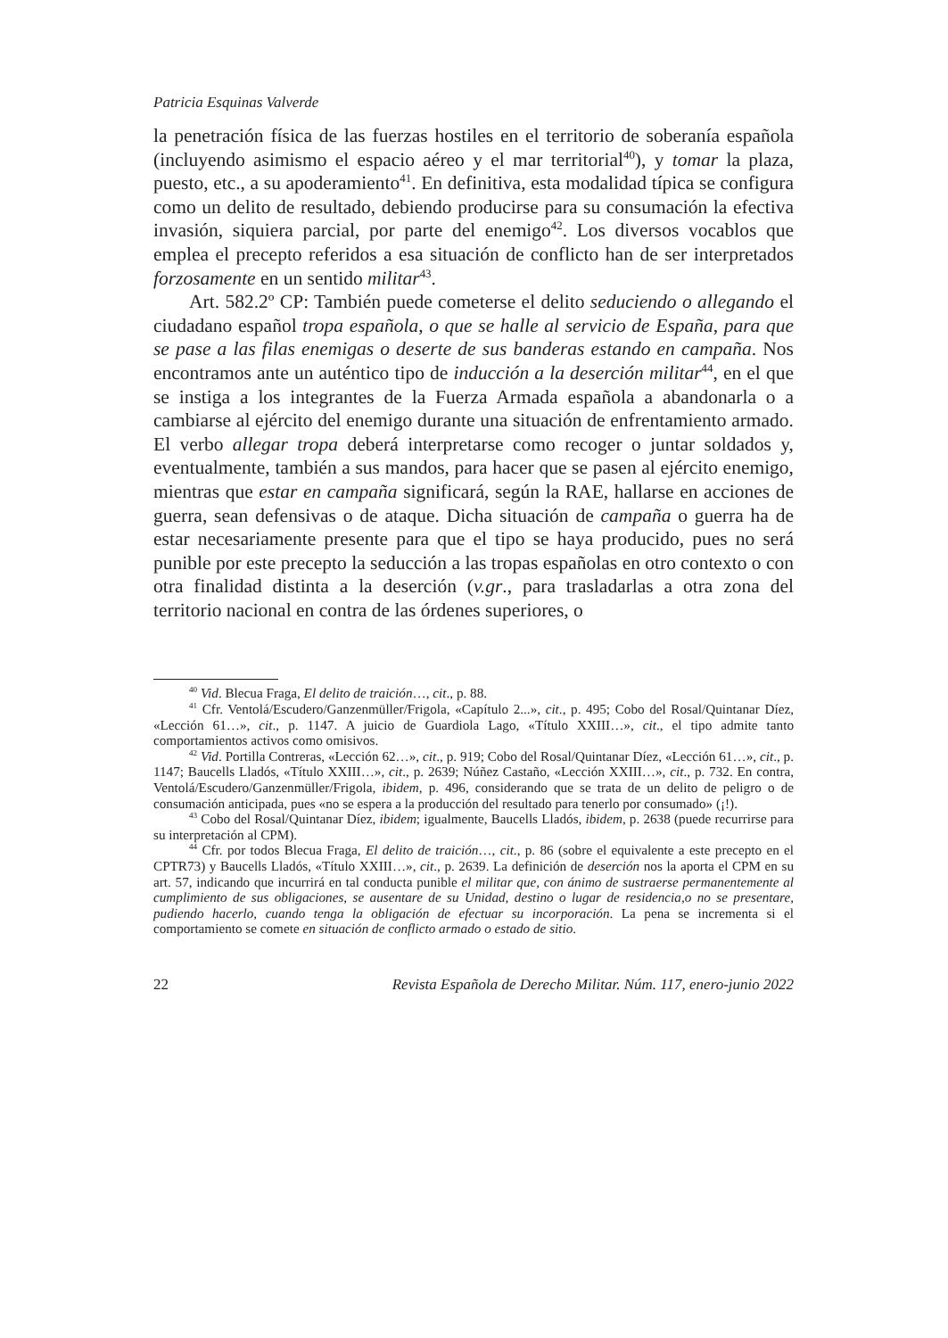Patricia Esquinas Valverde
la penetración física de las fuerzas hostiles en el territorio de soberanía española (incluyendo asimismo el espacio aéreo y el mar territorial<sup>40</sup>), y tomar la plaza, puesto, etc., a su apoderamiento<sup>41</sup>. En definitiva, esta modalidad típica se configura como un delito de resultado, debiendo producirse para su consumación la efectiva invasión, siquiera parcial, por parte del enemigo<sup>42</sup>. Los diversos vocablos que emplea el precepto referidos a esa situación de conflicto han de ser interpretados forzosamente en un sentido militar<sup>43</sup>.
Art. 582.2º CP: También puede cometerse el delito seduciendo o allegando el ciudadano español tropa española, o que se halle al servicio de España, para que se pase a las filas enemigas o deserte de sus banderas estando en campaña. Nos encontramos ante un auténtico tipo de inducción a la deserción militar<sup>44</sup>, en el que se instiga a los integrantes de la Fuerza Armada española a abandonarla o a cambiarse al ejército del enemigo durante una situación de enfrentamiento armado. El verbo allegar tropa deberá interpretarse como recoger o juntar soldados y, eventualmente, también a sus mandos, para hacer que se pasen al ejército enemigo, mientras que estar en campaña significará, según la RAE, hallarse en acciones de guerra, sean defensivas o de ataque. Dicha situación de campaña o guerra ha de estar necesariamente presente para que el tipo se haya producido, pues no será punible por este precepto la seducción a las tropas españolas en otro contexto o con otra finalidad distinta a la deserción (v.gr., para trasladarlas a otra zona del territorio nacional en contra de las órdenes superiores, o
<sup>40</sup> Vid. Blecua Fraga, El delito de traición…, cit., p. 88.
<sup>41</sup> Cfr. Ventolá/Escudero/Ganzenmüller/Frigola, «Capítulo 2...», cit., p. 495; Cobo del Rosal/Quintanar Díez, «Lección 61…», cit., p. 1147. A juicio de Guardiola Lago, «Título XXIII…», cit., el tipo admite tanto comportamientos activos como omisivos.
<sup>42</sup> Vid. Portilla Contreras, «Lección 62…», cit., p. 919; Cobo del Rosal/Quintanar Díez, «Lección 61…», cit., p. 1147; Baucells Lladós, «Título XXIII…», cit., p. 2639; Núñez Castaño, «Lección XXIII…», cit., p. 732. En contra, Ventolá/Escudero/Ganzenmüller/Frigola, ibidem, p. 496, considerando que se trata de un delito de peligro o de consumación anticipada, pues «no se espera a la producción del resultado para tenerlo por consumado» (¡!).
<sup>43</sup> Cobo del Rosal/Quintanar Díez, ibidem; igualmente, Baucells Lladós, ibidem, p. 2638 (puede recurrirse para su interpretación al CPM).
<sup>44</sup> Cfr. por todos Blecua Fraga, El delito de traición…, cit., p. 86 (sobre el equivalente a este precepto en el CPTR73) y Baucells Lladós, «Título XXIII…», cit., p. 2639. La definición de deserción nos la aporta el CPM en su art. 57, indicando que incurrirá en tal conducta punible el militar que, con ánimo de sustraerse permanentemente al cumplimiento de sus obligaciones, se ausentare de su Unidad, destino o lugar de residencia,o no se presentare, pudiendo hacerlo, cuando tenga la obligación de efectuar su incorporación. La pena se incrementa si el comportamiento se comete en situación de conflicto armado o estado de sitio.
22 Revista Española de Derecho Militar. Núm. 117, enero-junio 2022